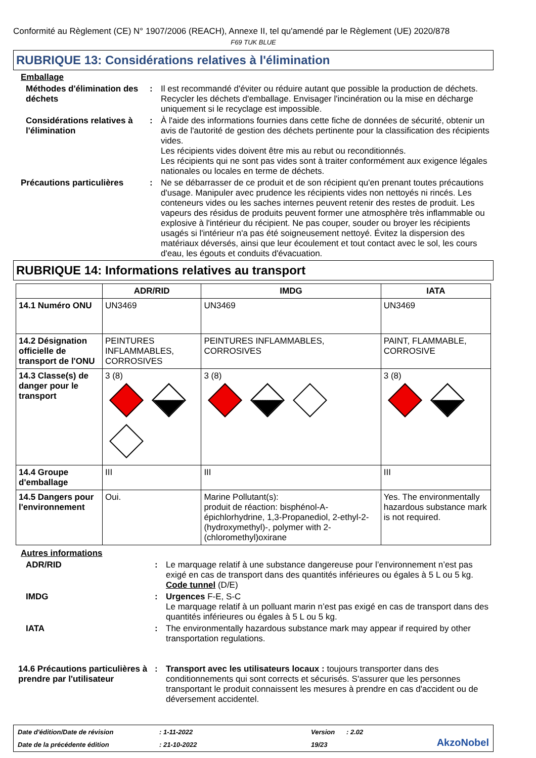Conformité au Règlement (CE) N° 1907/2006 (REACH), Annexe II, tel qu'amendé par le Règlement (UE) 2020/878
F69 TUK BLUE
RUBRIQUE 13: Considérations relatives à l'élimination
Emballage
Méthodes d'élimination des déchets
: Il est recommandé d'éviter ou réduire autant que possible la production de déchets. Recycler les déchets d'emballage. Envisager l'incinération ou la mise en décharge uniquement si le recyclage est impossible.
Considérations relatives à l'élimination
: À l'aide des informations fournies dans cette fiche de données de sécurité, obtenir un avis de l'autorité de gestion des déchets pertinente pour la classification des récipients vides.
Les récipients vides doivent être mis au rebut ou reconditionnés.
Les récipients qui ne sont pas vides sont à traiter conformément aux exigence légales nationales ou locales en terme de déchets.
Précautions particulières : Ne se débarrasser de ce produit et de son récipient qu'en prenant toutes précautions d'usage. Manipuler avec prudence les récipients vides non nettoyés ni rincés. Les conteneurs vides ou les saches internes peuvent retenir des restes de produit. Les vapeurs des résidus de produits peuvent former une atmosphère très inflammable ou explosive à l'intérieur du récipient. Ne pas couper, souder ou broyer les récipients usagés si l'intérieur n'a pas été soigneusement nettoyé. Évitez la dispersion des matériaux déversés, ainsi que leur écoulement et tout contact avec le sol, les cours d'eau, les égouts et conduits d'évacuation.
RUBRIQUE 14: Informations relatives au transport
| | ADR/RID | IMDG | IATA |
| --- | --- | --- | --- |
| 14.1 Numéro ONU | UN3469 | UN3469 | UN3469 |
| 14.2 Désignation officielle de transport de l'ONU | PEINTURES INFLAMMABLES, CORROSIVES | PEINTURES INFLAMMABLES, CORROSIVES | PAINT, FLAMMABLE, CORROSIVE |
| 14.3 Classe(s) de danger pour le transport | 3 (8) | 3 (8) | 3 (8) |
| 14.4 Groupe d'emballage | III | III | III |
| 14.5 Dangers pour l'environnement | Oui. | Marine Pollutant(s): produit de réaction: bisphénol-A-épichlorhydrine, 1,3-Propanediol, 2-ethyl-2-(hydroxymethyl)-, polymer with 2-(chloromethyl)oxirane | Yes. The environmentally hazardous substance mark is not required. |
Autres informations
ADR/RID : Le marquage relatif à une substance dangereuse pour l’environnement n’est pas exigé en cas de transport dans des quantités inférieures ou égales à 5 L ou 5 kg.
Code tunnel (D/E)
IMDG : Urgences F-E, S-C
Le marquage relatif à un polluant marin n’est pas exigé en cas de transport dans des quantités inférieures ou égales à 5 L ou 5 kg.
IATA : The environmentally hazardous substance mark may appear if required by other transportation regulations.
14.6 Précautions particulières à prendre par l'utilisateur
: Transport avec les utilisateurs locaux : toujours transporter dans des conditionnements qui sont corrects et sécurisés. S'assurer que les personnes transportant le produit connaissent les mesures à prendre en cas d'accident ou de déversement accidentel.
Date d'édition/Date de révision
: 1-11-2022
Version
: 2.02
AkzoNobel
Date de la précédente édition
: 21-10-2022
19/23